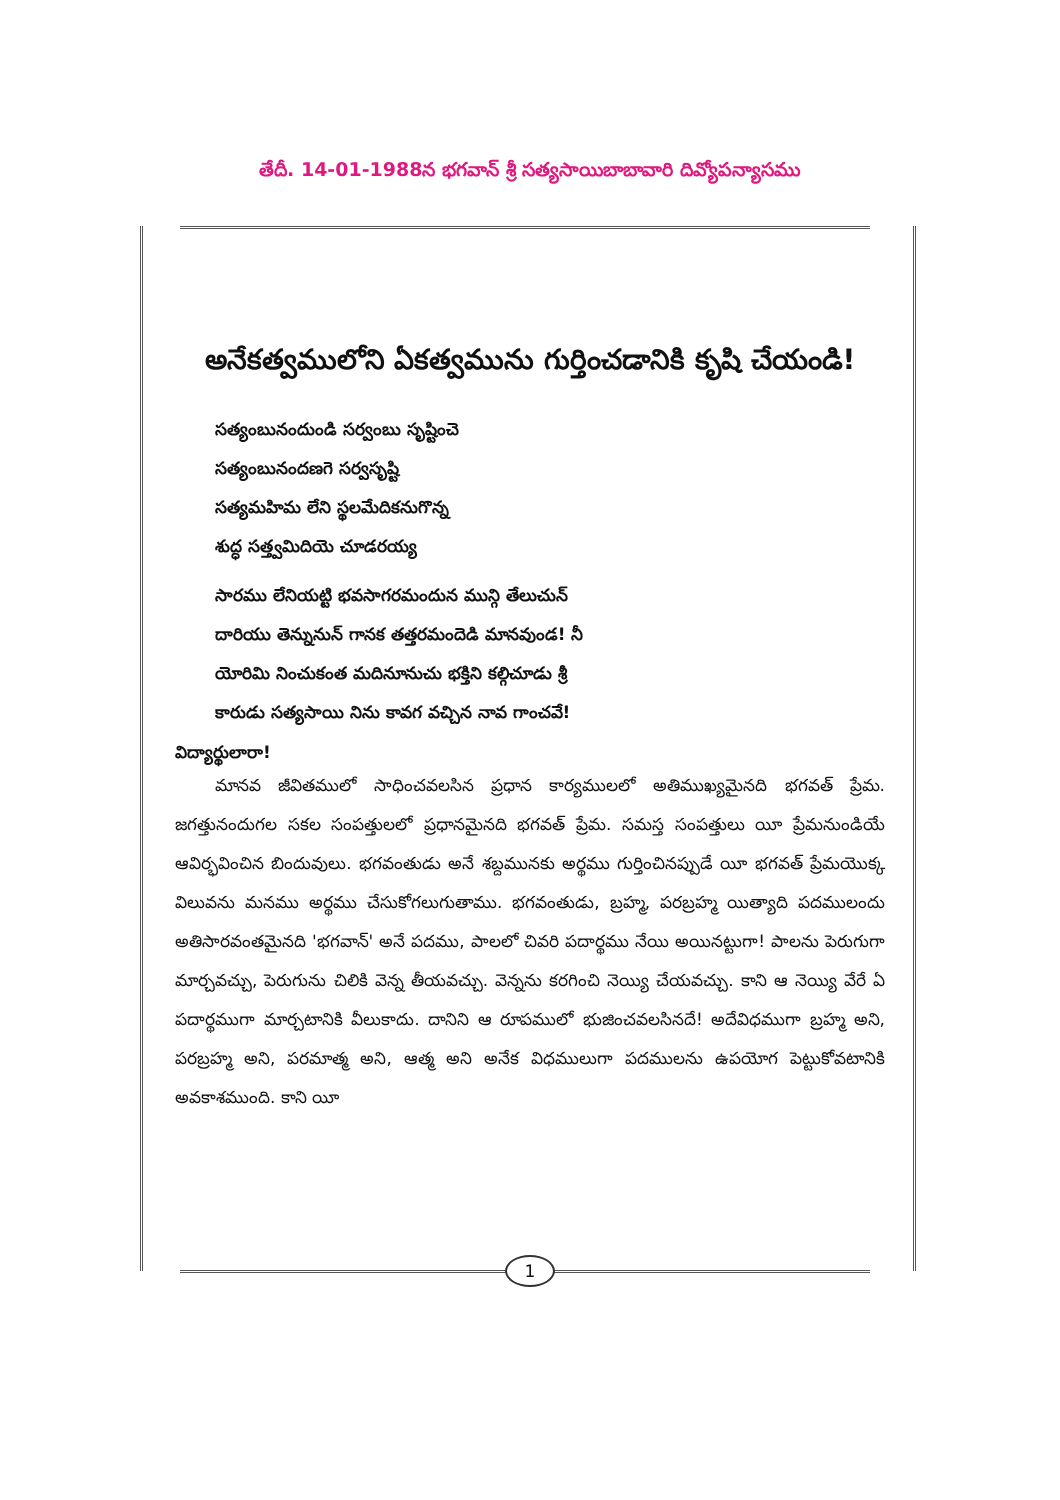తేదీ. 14-01-1988న భగవాన్ శ్రీ సత్యసాయిబాబావారి దివ్యోపన్యాసము
అనేకత్వములోని ఏకత్వమును గుర్తించడానికి కృషి చేయండి!
సత్యంబునందుండి సర్వంబు సృష్టించె
సత్యంబునందణగె సర్వసృష్టి
సత్యమహిమ లేని స్థలమేదికనుగొన్న
శుద్ధ సత్త్వమిదియె చూడరయ్య
సారము లేనియట్టి భవసాగరమందున మున్గి తేలుచున్
దారియు తెన్నునున్ గానక తత్తరమందెడి మానవుండ! నీ
యోరిమి నించుకంత మదినూనుచు భక్తిని కల్గిచూడు శ్రీ
కారుడు సత్యసాయి నిను కావగ వచ్చిన నావ గాంచవే!
విద్యార్థులారా!
మానవ జీవితములో సాధించవలసిన ప్రధాన కార్యములలో అతిముఖ్యమైనది భగవత్ ప్రేమ. జగత్తునందుగల సకల సంపత్తులలో ప్రధానమైనది భగవత్ ప్రేమ. సమస్త సంపత్తులు యీ ప్రేమనుండియే ఆవిర్భవించిన బిందువులు. భగవంతుడు అనే శబ్దమునకు అర్థము గుర్తించినప్పుడే యీ భగవత్ ప్రేమయొక్క విలువను మనము అర్థము చేసుకోగలుగుతాము. భగవంతుడు, బ్రహ్మ, పరబ్రహ్మ యిత్యాది పదములందు అతిసారవంతమైనది 'భగవాన్' అనే పదము, పాలలో చివరి పదార్థము నేయి అయినట్టుగా! పాలను పెరుగుగా మార్చవచ్చు, పెరుగును చిలికి వెన్న తీయవచ్చు. వెన్నను కరగించి నెయ్యి చేయవచ్చు. కాని ఆ నెయ్యి వేరే ఏ పదార్థముగా మార్చటానికి వీలుకాదు. దానిని ఆ రూపములో భుజించవలసినదే! అదేవిధముగా బ్రహ్మ అని, పరబ్రహ్మ అని, పరమాత్మ అని, ఆత్మ అని అనేక విధములుగా పదములను ఉపయోగ పెట్టుకోవటానికి అవకాశముంది. కాని యీ
1